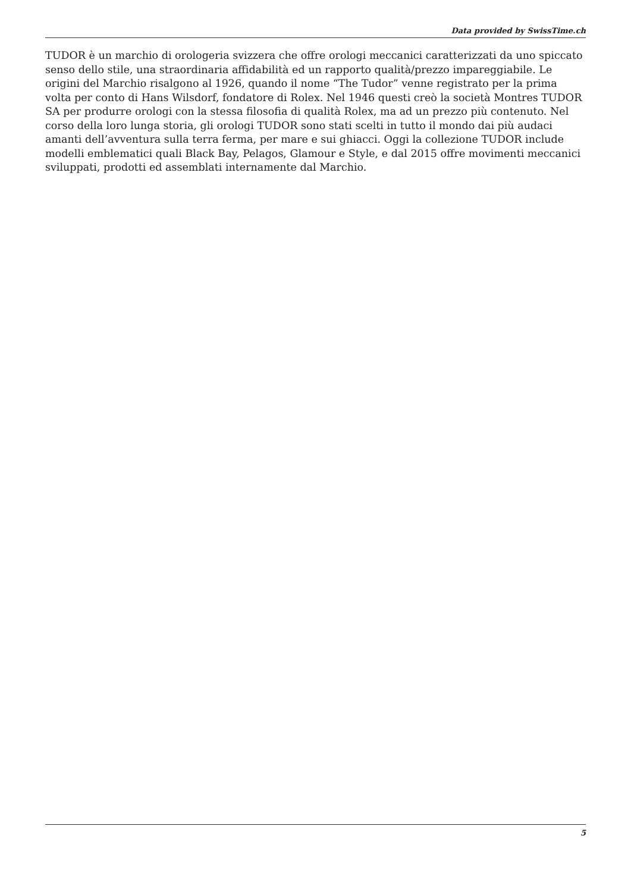Data provided by SwissTime.ch
TUDOR è un marchio di orologeria svizzera che offre orologi meccanici caratterizzati da uno spiccato senso dello stile, una straordinaria affidabilità ed un rapporto qualità/prezzo impareggiabile. Le origini del Marchio risalgono al 1926, quando il nome “The Tudor” venne registrato per la prima volta per conto di Hans Wilsdorf, fondatore di Rolex. Nel 1946 questi creò la società Montres TUDOR SA per produrre orologi con la stessa filosofia di qualità Rolex, ma ad un prezzo più contenuto. Nel corso della loro lunga storia, gli orologi TUDOR sono stati scelti in tutto il mondo dai più audaci amanti dell’avventura sulla terra ferma, per mare e sui ghiacci. Oggi la collezione TUDOR include modelli emblematici quali Black Bay, Pelagos, Glamour e Style, e dal 2015 offre movimenti meccanici sviluppati, prodotti ed assemblati internamente dal Marchio.
5